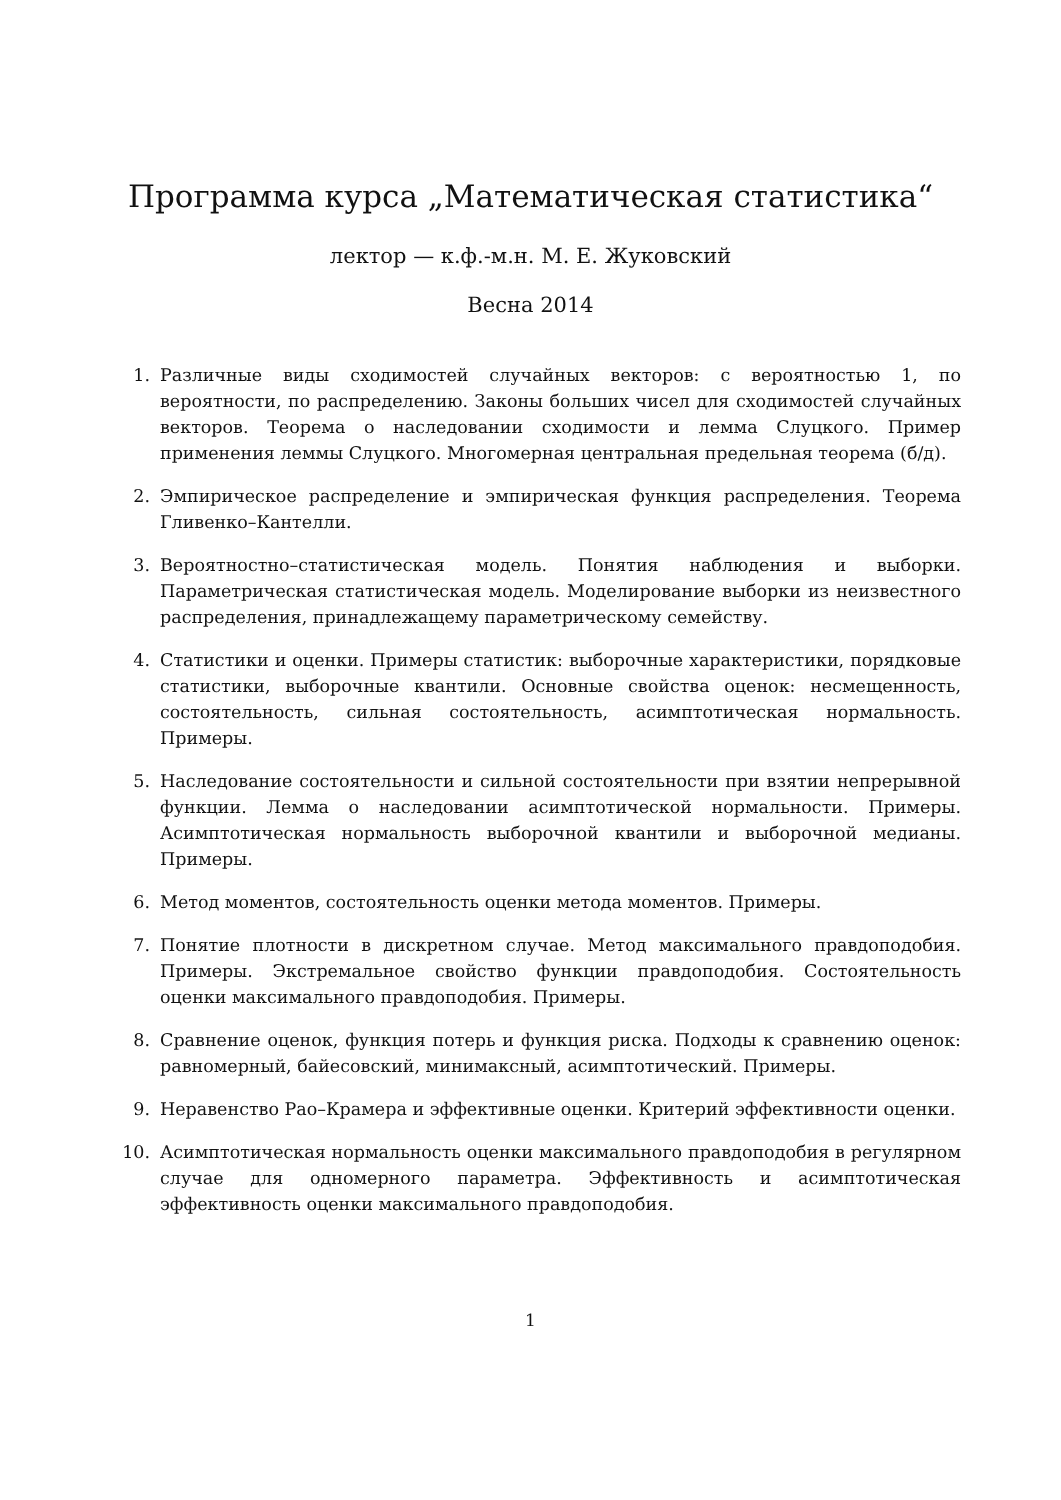Программа курса „Математическая статистика“
лектор — к.ф.-м.н. М. Е. Жуковский
Весна 2014
1. Различные виды сходимостей случайных векторов: с вероятностью 1, по вероятности, по распределению. Законы больших чисел для сходимостей случайных векторов. Теорема о наследовании сходимости и лемма Слуцкого. Пример применения леммы Слуцкого. Многомерная центральная предельная теорема (б/д).
2. Эмпирическое распределение и эмпирическая функция распределения. Теорема Гливенко–Кантелли.
3. Вероятностно–статистическая модель. Понятия наблюдения и выборки. Параметрическая статистическая модель. Моделирование выборки из неизвестного распределения, принадлежащему параметрическому семейству.
4. Статистики и оценки. Примеры статистик: выборочные характеристики, порядковые статистики, выборочные квантили. Основные свойства оценок: несмещенность, состоятельность, сильная состоятельность, асимптотическая нормальность. Примеры.
5. Наследование состоятельности и сильной состоятельности при взятии непрерывной функции. Лемма о наследовании асимптотической нормальности. Примеры. Асимптотическая нормальность выборочной квантили и выборочной медианы. Примеры.
6. Метод моментов, состоятельность оценки метода моментов. Примеры.
7. Понятие плотности в дискретном случае. Метод максимального правдоподобия. Примеры. Экстремальное свойство функции правдоподобия. Состоятельность оценки максимального правдоподобия. Примеры.
8. Сравнение оценок, функция потерь и функция риска. Подходы к сравнению оценок: равномерный, байесовский, минимаксный, асимптотический. Примеры.
9. Неравенство Рао–Крамера и эффективные оценки. Критерий эффективности оценки.
10. Асимптотическая нормальность оценки максимального правдоподобия в регулярном случае для одномерного параметра. Эффективность и асимптотическая эффективность оценки максимального правдоподобия.
1